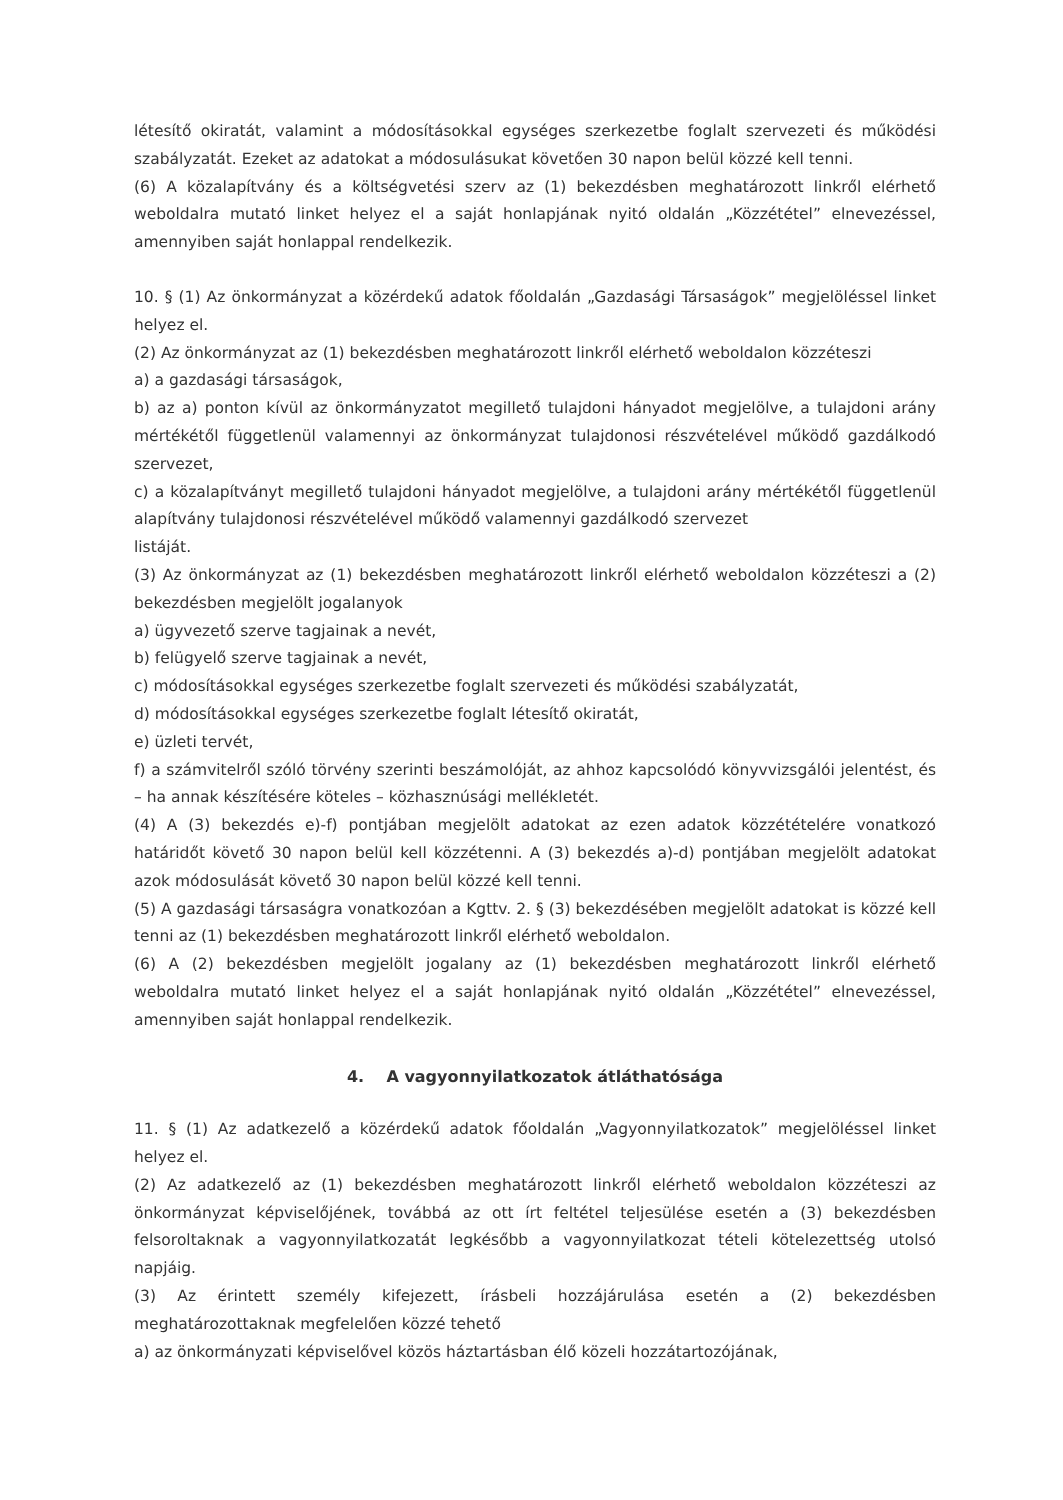létesítő okiratát, valamint a módosításokkal egységes szerkezetbe foglalt szervezeti és működési szabályzatát. Ezeket az adatokat a módosulásukat követően 30 napon belül közzé kell tenni.
(6) A közalapítvány és a költségvetési szerv az (1) bekezdésben meghatározott linkről elérhető weboldalra mutató linket helyez el a saját honlapjának nyitó oldalán „Közzététel” elnevezéssel, amennyiben saját honlappal rendelkezik.
10. § (1) Az önkormányzat a közérdekű adatok főoldalán „Gazdasági Társaságok” megjelöléssel linket helyez el.
(2) Az önkormányzat az (1) bekezdésben meghatározott linkről elérhető weboldalon közzéteszi
a) a gazdasági társaságok,
b) az a) ponton kívül az önkormányzatot megillető tulajdoni hányadot megjelölve, a tulajdoni arány mértékétől függetlenül valamennyi az önkormányzat tulajdonosi részvételével működő gazdálkodó szervezet,
c) a közalapítványt megillető tulajdoni hányadot megjelölve, a tulajdoni arány mértékétől függetlenül alapítvány tulajdonosi részvételével működő valamennyi gazdálkodó szervezet
listáját.
(3) Az önkormányzat az (1) bekezdésben meghatározott linkről elérhető weboldalon közzéteszi a (2) bekezdésben megjelölt jogalanyok
a) ügyvezető szerve tagjainak a nevét,
b) felügyelő szerve tagjainak a nevét,
c) módosításokkal egységes szerkezetbe foglalt szervezeti és működési szabályzatát,
d) módosításokkal egységes szerkezetbe foglalt létesítő okiratát,
e) üzleti tervét,
f) a számvitelről szóló törvény szerinti beszámolóját, az ahhoz kapcsolódó könyvvizsgálói jelentést, és – ha annak készítésére köteles – közhasznúsági mellékletét.
(4) A (3) bekezdés e)-f) pontjában megjelölt adatokat az ezen adatok közzétételére vonatkozó határidőt követő 30 napon belül kell közzétenni. A (3) bekezdés a)-d) pontjában megjelölt adatokat azok módosulását követő 30 napon belül közzé kell tenni.
(5) A gazdasági társaságra vonatkozóan a Kgttv. 2. § (3) bekezdésében megjelölt adatokat is közzé kell tenni az (1) bekezdésben meghatározott linkről elérhető weboldalon.
(6) A (2) bekezdésben megjelölt jogalany az (1) bekezdésben meghatározott linkről elérhető weboldalra mutató linket helyez el a saját honlapjának nyitó oldalán „Közzététel” elnevezéssel, amennyiben saját honlappal rendelkezik.
4. A vagyonnyilatkozatok átláthatósága
11. § (1) Az adatkezelő a közérdekű adatok főoldalán „Vagyonnyilatkozatok” megjelöléssel linket helyez el.
(2) Az adatkezelő az (1) bekezdésben meghatározott linkről elérhető weboldalon közzéteszi az önkormányzat képviselőjének, továbbá az ott írt feltétel teljesülése esetén a (3) bekezdésben felsoroltaknak a vagyonnyilatkozatát legkésőbb a vagyonnyilatkozat tételi kötelezettség utolsó napjáig.
(3) Az érintett személy kifejezett, írásbeli hozzájárulása esetén a (2) bekezdésben meghatározottaknak megfelelően közzé tehető
a) az önkormányzati képviselővel közös háztartásban élő közeli hozzátartozójának,